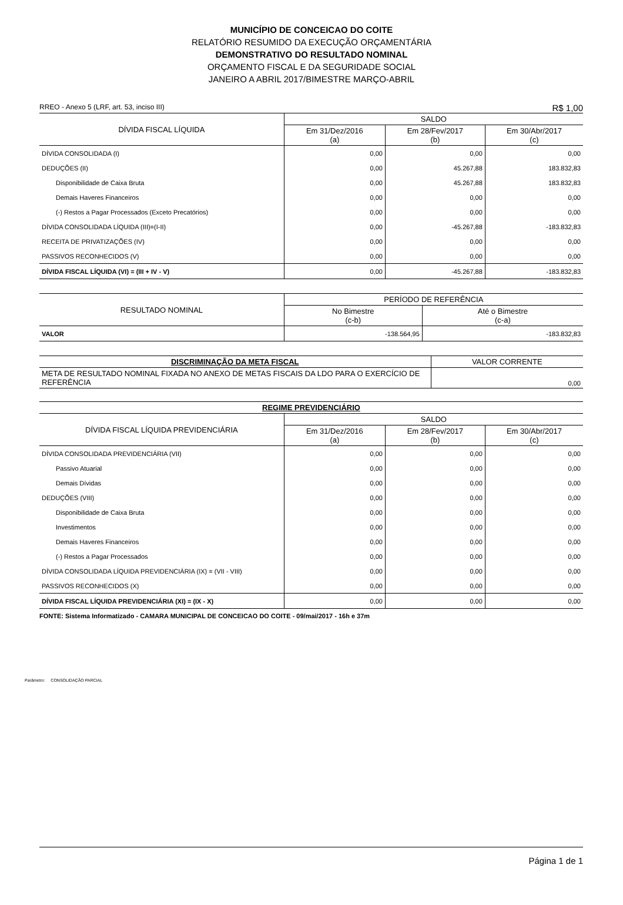MUNICÍPIO DE CONCEICAO DO COITE
RELATÓRIO RESUMIDO DA EXECUÇÃO ORÇAMENTÁRIA
DEMONSTRATIVO DO RESULTADO NOMINAL
ORÇAMENTO FISCAL E DA SEGURIDADE SOCIAL
JANEIRO A ABRIL 2017/BIMESTRE MARÇO-ABRIL
RREO - Anexo 5 (LRF, art. 53, inciso III) R$ 1,00
| DÍVIDA FISCAL LÍQUIDA | SALDO | | |
| --- | --- | --- | --- |
| | Em 31/Dez/2016 (a) | Em 28/Fev/2017 (b) | Em 30/Abr/2017 (c) |
| DÍVIDA CONSOLIDADA (I) | 0,00 | 0,00 | 0,00 |
| DEDUÇÕES (II) | 0,00 | 45.267,88 | 183.832,83 |
| Disponibilidade de Caixa Bruta | 0,00 | 45.267,88 | 183.832,83 |
| Demais Haveres Financeiros | 0,00 | 0,00 | 0,00 |
| (-) Restos a Pagar Processados (Exceto Precatórios) | 0,00 | 0,00 | 0,00 |
| DÍVIDA CONSOLIDADA LÍQUIDA (III)=(I-II) | 0,00 | -45.267,88 | -183.832,83 |
| RECEITA DE PRIVATIZAÇÕES (IV) | 0,00 | 0,00 | 0,00 |
| PASSIVOS RECONHECIDOS (V) | 0,00 | 0,00 | 0,00 |
| DÍVIDA FISCAL LÍQUIDA (VI) = (III + IV - V) | 0,00 | -45.267,88 | -183.832,83 |
| RESULTADO NOMINAL | PERÍODO DE REFERÊNCIA | |
| --- | --- | --- |
| | No Bimestre (c-b) | Até o Bimestre (c-a) |
| VALOR | -138.564,95 | -183.832,83 |
| DISCRIMINAÇÃO DA META FISCAL | VALOR CORRENTE |
| --- | --- |
| META DE RESULTADO NOMINAL FIXADA NO ANEXO DE METAS FISCAIS DA LDO PARA O EXERCÍCIO DE REFERÊNCIA | 0,00 |
| REGIME PREVIDENCIÁRIO | | | |
| --- | --- | --- | --- |
| DÍVIDA FISCAL LÍQUIDA PREVIDENCIÁRIA | SALDO | | |
| | Em 31/Dez/2016 (a) | Em 28/Fev/2017 (b) | Em 30/Abr/2017 (c) |
| DÍVIDA CONSOLIDADA PREVIDENCIÁRIA (VII) | 0,00 | 0,00 | 0,00 |
| Passivo Atuarial | 0,00 | 0,00 | 0,00 |
| Demais Dívidas | 0,00 | 0,00 | 0,00 |
| DEDUÇÕES (VIII) | 0,00 | 0,00 | 0,00 |
| Disponibilidade de Caixa Bruta | 0,00 | 0,00 | 0,00 |
| Investimentos | 0,00 | 0,00 | 0,00 |
| Demais Haveres Financeiros | 0,00 | 0,00 | 0,00 |
| (-) Restos a Pagar Processados | 0,00 | 0,00 | 0,00 |
| DÍVIDA CONSOLIDADA LÍQUIDA PREVIDENCIÁRIA (IX) = (VII - VIII) | 0,00 | 0,00 | 0,00 |
| PASSIVOS RECONHECIDOS (X) | 0,00 | 0,00 | 0,00 |
| DÍVIDA FISCAL LÍQUIDA PREVIDENCIÁRIA (XI) = (IX - X) | 0,00 | 0,00 | 0,00 |
FONTE: Sistema Informatizado - CAMARA MUNICIPAL DE CONCEICAO DO COITE - 09/mai/2017 - 16h e 37m
Parâmetro: CONSOLIDAÇÃO PARCIAL
Página 1 de 1